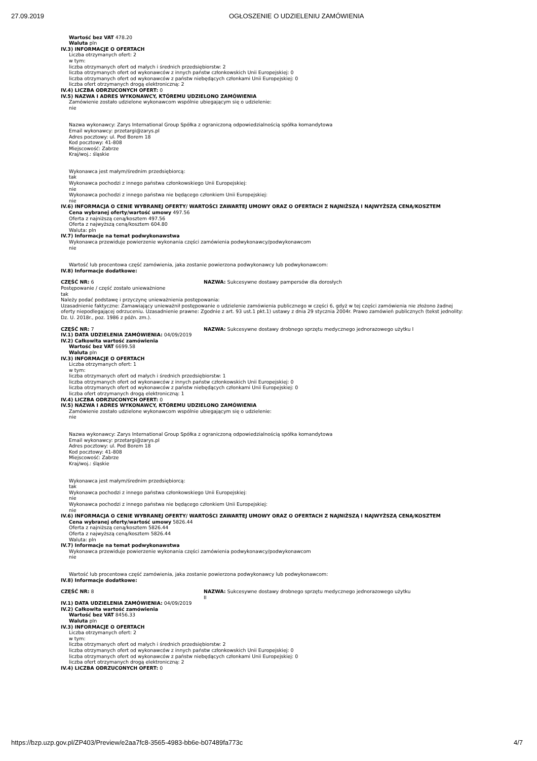27.09.2019 OGŁOSZENIE O UDZIELENIU ZAMÓWIENIA
Wartość bez VAT 478.20
Waluta pln
IV.3) INFORMACJE O OFERTACH
Liczba otrzymanych ofert: 2
w tym:
liczba otrzymanych ofert od małych i średnich przedsiębiorstw: 2
liczba otrzymanych ofert od wykonawców z innych państw członkowskich Unii Europejskiej: 0
liczba otrzymanych ofert od wykonawców z państw niebędących członkami Unii Europejskiej: 0
liczba ofert otrzymanych drogą elektroniczną: 2
IV.4) LICZBA ODRZUCONYCH OFERT: 0
IV.5) NAZWA I ADRES WYKONAWCY, KTÓREMU UDZIELONO ZAMÓWIENIA
Zamówienie zostało udzielone wykonawcom wspólnie ubiegającym się o udzielenie:
nie
Nazwa wykonawcy: Zarys International Group Spółka z ograniczoną odpowiedzialnością spółka komandytowa
Email wykonawcy: przetargi@zarys.pl
Adres pocztowy: ul. Pod Borem 18
Kod pocztowy: 41-808
Miejscowość: Zabrze
Kraj/woj.: śląskie
Wykonawca jest małym/średnim przedsiębiorcą:
tak
Wykonawca pochodzi z innego państwa członkowskiego Unii Europejskiej:
nie
Wykonawca pochodzi z innego państwa nie będącego członkiem Unii Europejskiej:
nie
IV.6) INFORMACJA O CENIE WYBRANEJ OFERTY/ WARTOŚCI ZAWARTEJ UMOWY ORAZ O OFERTACH Z NAJNIŻSZĄ I NAJWYŻSZĄ CENĄ/KOSZTEM
Cena wybranej oferty/wartość umowy 497.56
Oferta z najniższą ceną/kosztem 497.56
Oferta z najwyższą ceną/kosztem 604.80
Waluta: pln
IV.7) Informacje na temat podwykonawstwa
Wykonawca przewiduje powierzenie wykonania części zamówienia podwykonawcy/podwykonawcom
nie
Wartość lub procentowa część zamówienia, jaka zostanie powierzona podwykonawcy lub podwykonawcom:
IV.8) Informacje dodatkowe:
CZĘŚĆ NR: 6 NAZWA: Sukcesywne dostawy pampersów dla dorosłych
Postępowanie / część zostało unieważnione
tak
Należy podać podstawę i przyczynę unieważnienia postępowania:
Uzasadnienie faktyczne: Zamawiający unieważnił postępowanie o udzielenie zamówienia publicznego w części 6, gdyż w tej części zamówienia nie złożono żadnej oferty niepodlegającej odrzuceniu. Uzasadnienie prawne: Zgodnie z art. 93 ust.1 pkt.1) ustawy z dnia 29 stycznia 2004r. Prawo zamówień publicznych (tekst jednolity: Dz. U. 2018r., poz. 1986 z późn. zm.).
CZĘŚĆ NR: 7 NAZWA: Sukcesywne dostawy drobnego sprzętu medycznego jednorazowego użytku I
IV.1) DATA UDZIELENIA ZAMÓWIENIA: 04/09/2019
IV.2) Całkowita wartość zamówienia
Wartość bez VAT 6699.58
Waluta pln
IV.3) INFORMACJE O OFERTACH
Liczba otrzymanych ofert: 1
w tym:
liczba otrzymanych ofert od małych i średnich przedsiębiorstw: 1
liczba otrzymanych ofert od wykonawców z innych państw członkowskich Unii Europejskiej: 0
liczba otrzymanych ofert od wykonawców z państw niebędących członkami Unii Europejskiej: 0
liczba ofert otrzymanych drogą elektroniczną: 1
IV.4) LICZBA ODRZUCONYCH OFERT: 0
IV.5) NAZWA I ADRES WYKONAWCY, KTÓREMU UDZIELONO ZAMÓWIENIA
Zamówienie zostało udzielone wykonawcom wspólnie ubiegającym się o udzielenie:
nie
Nazwa wykonawcy: Zarys International Group Spółka z ograniczoną odpowiedzialnością spółka komandytowa
Email wykonawcy: przetargi@zarys.pl
Adres pocztowy: ul. Pod Borem 18
Kod pocztowy: 41-808
Miejscowość: Zabrze
Kraj/woj.: śląskie
Wykonawca jest małym/średnim przedsiębiorcą:
tak
Wykonawca pochodzi z innego państwa członkowskiego Unii Europejskiej:
nie
Wykonawca pochodzi z innego państwa nie będącego członkiem Unii Europejskiej:
nie
IV.6) INFORMACJA O CENIE WYBRANEJ OFERTY/ WARTOŚCI ZAWARTEJ UMOWY ORAZ O OFERTACH Z NAJNIŻSZĄ I NAJWYŻSZĄ CENĄ/KOSZTEM
Cena wybranej oferty/wartość umowy 5826.44
Oferta z najniższą ceną/kosztem 5826.44
Oferta z najwyższą ceną/kosztem 5826.44
Waluta: pln
IV.7) Informacje na temat podwykonawstwa
Wykonawca przewiduje powierzenie wykonania części zamówienia podwykonawcy/podwykonawcom
nie
Wartość lub procentowa część zamówienia, jaka zostanie powierzona podwykonawcy lub podwykonawcom:
IV.8) Informacje dodatkowe:
CZĘŚĆ NR: 8 NAZWA: Sukcesywne dostawy drobnego sprzętu medycznego jednorazowego użytku
II
IV.1) DATA UDZIELENIA ZAMÓWIENIA: 04/09/2019
IV.2) Całkowita wartość zamówienia
Wartość bez VAT 8456.33
Waluta pln
IV.3) INFORMACJE O OFERTACH
Liczba otrzymanych ofert: 2
w tym:
liczba otrzymanych ofert od małych i średnich przedsiębiorstw: 2
liczba otrzymanych ofert od wykonawców z innych państw członkowskich Unii Europejskiej: 0
liczba otrzymanych ofert od wykonawców z państw niebędących członkami Unii Europejskiej: 0
liczba ofert otrzymanych drogą elektroniczną: 2
IV.4) LICZBA ODRZUCONYCH OFERT: 0
https://bzp.uzp.gov.pl/ZP403/Preview/e2aa7fc8-3565-4983-bb6e-b07489fa773c 4/7